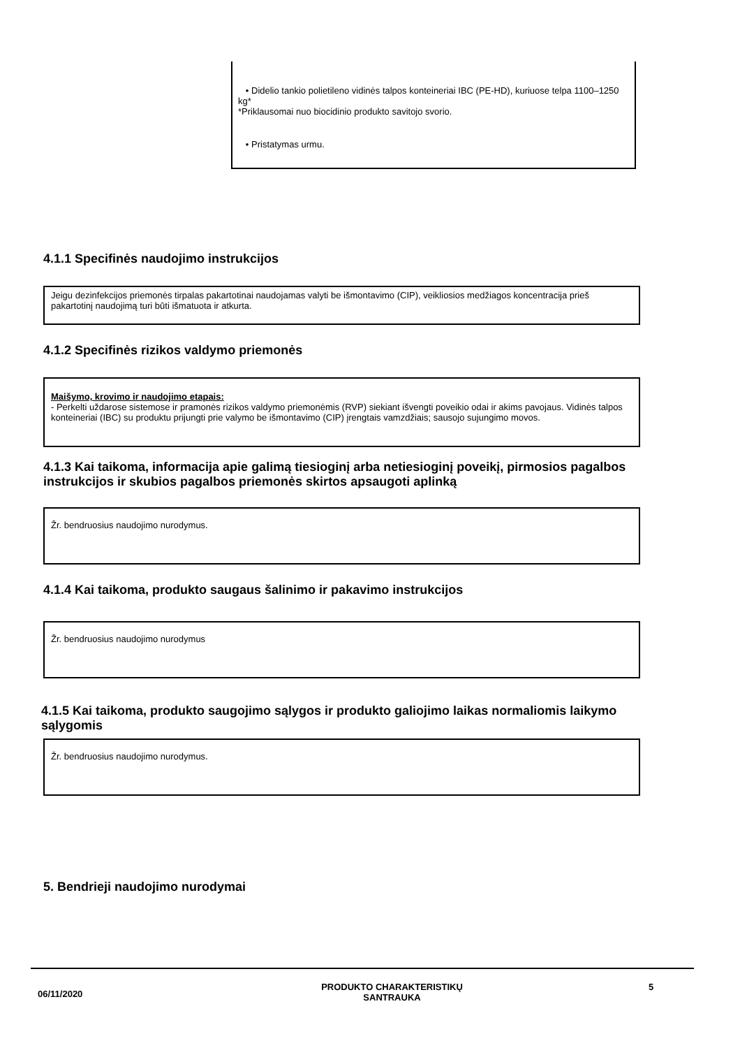• Didelio tankio polietileno vidinės talpos konteineriai IBC (PE-HD), kuriuose telpa 1100–1250 kg*
*Priklausomai nuo biocidinio produkto savitojo svorio.
• Pristatymas urmu.
4.1.1 Specifinės naudojimo instrukcijos
Jeigu dezinfekcijos priemonės tirpalas pakartotinai naudojamas valyti be išmontavimo (CIP), veikliosios medžiagos koncentracija prieš pakartotinį naudojimą turi būti išmatuota ir atkurta.
4.1.2 Specifinės rizikos valdymo priemonės
Maišymo, krovimo ir naudojimo etapais:
- Perkelti uždarose sistemose ir pramonės rizikos valdymo priemonėmis (RVP) siekiant išvengti poveikio odai ir akims pavojaus. Vidinės talpos konteineriai (IBC) su produktu prijungti prie valymo be išmontavimo (CIP) įrengtais vamzdžiais; sausojo sujungimo movos.
4.1.3 Kai taikoma, informacija apie galimą tiesioginį arba netiesioginį poveikį, pirmosios pagalbos instrukcijos ir skubios pagalbos priemonės skirtos apsaugoti aplinką
Žr. bendruosius naudojimo nurodymus.
4.1.4 Kai taikoma, produkto saugaus šalinimo ir pakavimo instrukcijos
Žr. bendruosius naudojimo nurodymus
4.1.5 Kai taikoma, produkto saugojimo sąlygos ir produkto galiojimo laikas normaliomis laikymo sąlygomis
Žr. bendruosius naudojimo nurodymus.
5. Bendrieji naudojimo nurodymai
06/11/2020
PRODUKTO CHARAKTERISTIKŲ
SANTRAUKA
5